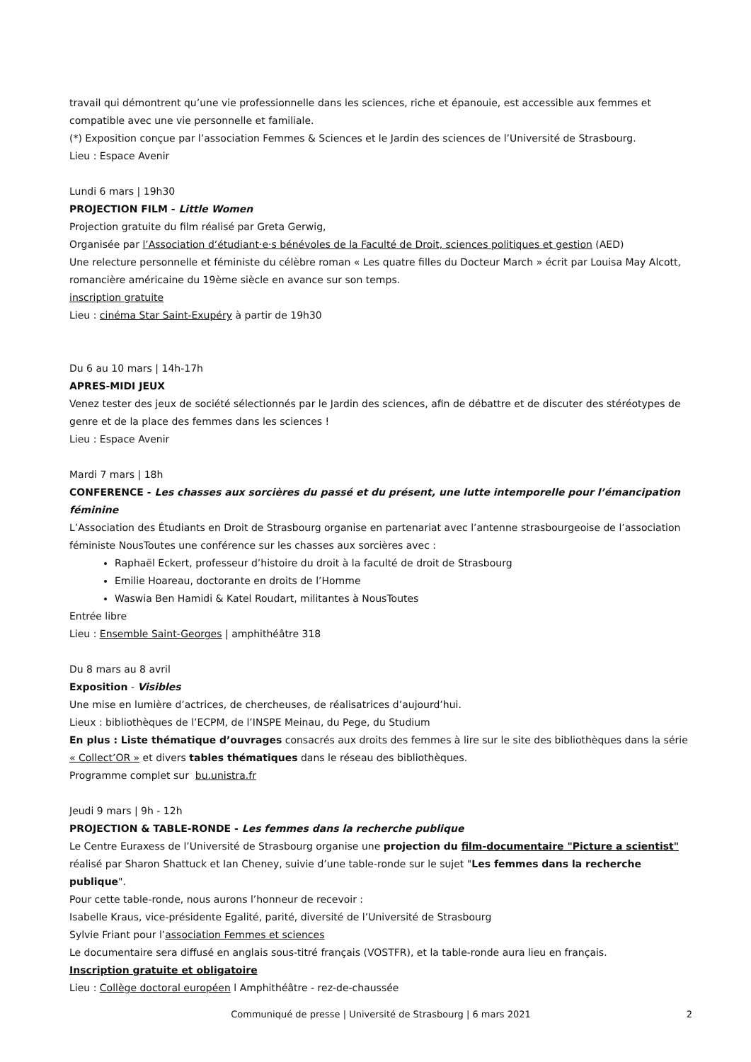travail qui démontrent qu’une vie professionnelle dans les sciences, riche et épanouie, est accessible aux femmes et compatible avec une vie personnelle et familiale.
(*) Exposition conçue par l’association Femmes & Sciences et le Jardin des sciences de l’Université de Strasbourg.
Lieu : Espace Avenir
Lundi 6 mars | 19h30
PROJECTION FILM - Little Women
Projection gratuite du film réalisé par Greta Gerwig,
Organisée par l’Association d’étudiant·e·s bénévoles de la Faculté de Droit, sciences politiques et gestion (AED)
Une relecture personnelle et féministe du célèbre roman « Les quatre filles du Docteur March » écrit par Louisa May Alcott, romancière américaine du 19ème siècle en avance sur son temps.
inscription gratuite
Lieu : cinéma Star Saint-Exupéry à partir de 19h30
Du 6 au 10 mars | 14h-17h
APRES-MIDI JEUX
Venez tester des jeux de société sélectionnés par le Jardin des sciences, afin de débattre et de discuter des stéréotypes de genre et de la place des femmes dans les sciences !
Lieu : Espace Avenir
Mardi 7 mars | 18h
CONFERENCE - Les chasses aux sorcières du passé et du présent, une lutte intemporelle pour l’émancipation féminine
L’Association des Étudiants en Droit de Strasbourg organise en partenariat avec l’antenne strasbourgeoise de l’association féministe NousToutes une conférence sur les chasses aux sorcières avec :
Raphaël Eckert, professeur d’histoire du droit à la faculté de droit de Strasbourg
Emilie Hoareau, doctorante en droits de l’Homme
Waswia Ben Hamidi & Katel Roudart, militantes à NousToutes
Entrée libre
Lieu : Ensemble Saint-Georges | amphithéâtre 318
Du 8 mars au 8 avril
Exposition - Visibles
Une mise en lumière d’actrices, de chercheuses, de réalisatrices d’aujourd’hui.
Lieux : bibliothèques de l’ECPM, de l’INSPE Meinau, du Pege, du Studium
En plus : Liste thématique d’ouvrages consacrés aux droits des femmes à lire sur le site des bibliothèques dans la série « Collect’OR » et divers tables thématiques dans le réseau des bibliothèques.
Programme complet sur bu.unistra.fr
Jeudi 9 mars | 9h - 12h
PROJECTION & TABLE-RONDE - Les femmes dans la recherche publique
Le Centre Euraxess de l’Université de Strasbourg organise une projection du film-documentaire "Picture a scientist" réalisé par Sharon Shattuck et Ian Cheney, suivie d’une table-ronde sur le sujet "Les femmes dans la recherche publique".
Pour cette table-ronde, nous aurons l’honneur de recevoir :
Isabelle Kraus, vice-présidente Egalité, parité, diversité de l’Université de Strasbourg
Sylvie Friant pour l’association Femmes et sciences
Le documentaire sera diffusé en anglais sous-titré français (VOSTFR), et la table-ronde aura lieu en français.
Inscription gratuite et obligatoire
Lieu : Collège doctoral européen l Amphithéâtre - rez-de-chaussée
Communiqué de presse | Université de Strasbourg | 6 mars 2021
2